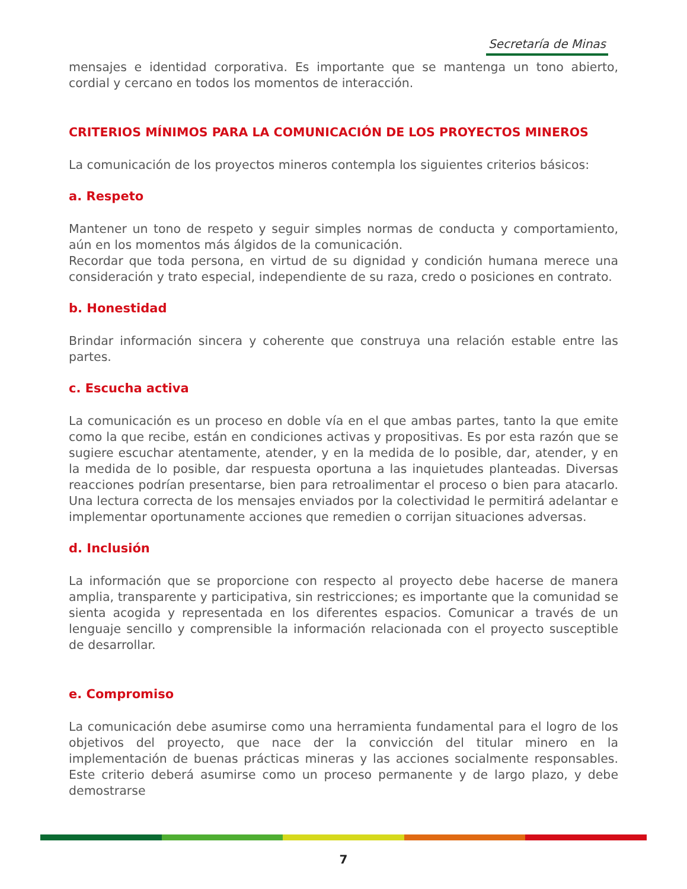Secretaría de Minas
mensajes e identidad corporativa. Es importante que se mantenga un tono abierto, cordial y cercano en todos los momentos de interacción.
CRITERIOS MÍNIMOS PARA LA COMUNICACIÓN DE LOS PROYECTOS MINEROS
La comunicación de los proyectos mineros contempla los siguientes criterios básicos:
a. Respeto
Mantener un tono de respeto y seguir simples normas de conducta y comportamiento, aún en los momentos más álgidos de la comunicación.
Recordar que toda persona, en virtud de su dignidad y condición humana merece una consideración y trato especial, independiente de su raza, credo o posiciones en contrato.
b. Honestidad
Brindar información sincera y coherente que construya una relación estable entre las partes.
c. Escucha activa
La comunicación es un proceso en doble vía en el que ambas partes, tanto la que emite como la que recibe, están en condiciones activas y propositivas. Es por esta razón que se sugiere escuchar atentamente, atender, y en la medida de lo posible, dar, atender, y en la medida de lo posible, dar respuesta oportuna a las inquietudes planteadas. Diversas reacciones podrían presentarse, bien para retroalimentar el proceso o bien para atacarlo. Una lectura correcta de los mensajes enviados por la colectividad le permitirá adelantar e implementar oportunamente acciones que remedien o corrijan situaciones adversas.
d. Inclusión
La información que se proporcione con respecto al proyecto debe hacerse de manera amplia, transparente y participativa, sin restricciones; es importante que la comunidad se sienta acogida y representada en los diferentes espacios. Comunicar a través de un lenguaje sencillo y comprensible la información relacionada con el proyecto susceptible de desarrollar.
e. Compromiso
La comunicación debe asumirse como una herramienta fundamental para el logro de los objetivos del proyecto, que nace der la convicción del titular minero en la implementación de buenas prácticas mineras y las acciones socialmente responsables. Este criterio deberá asumirse como un proceso permanente y de largo plazo, y debe demostrarse
7